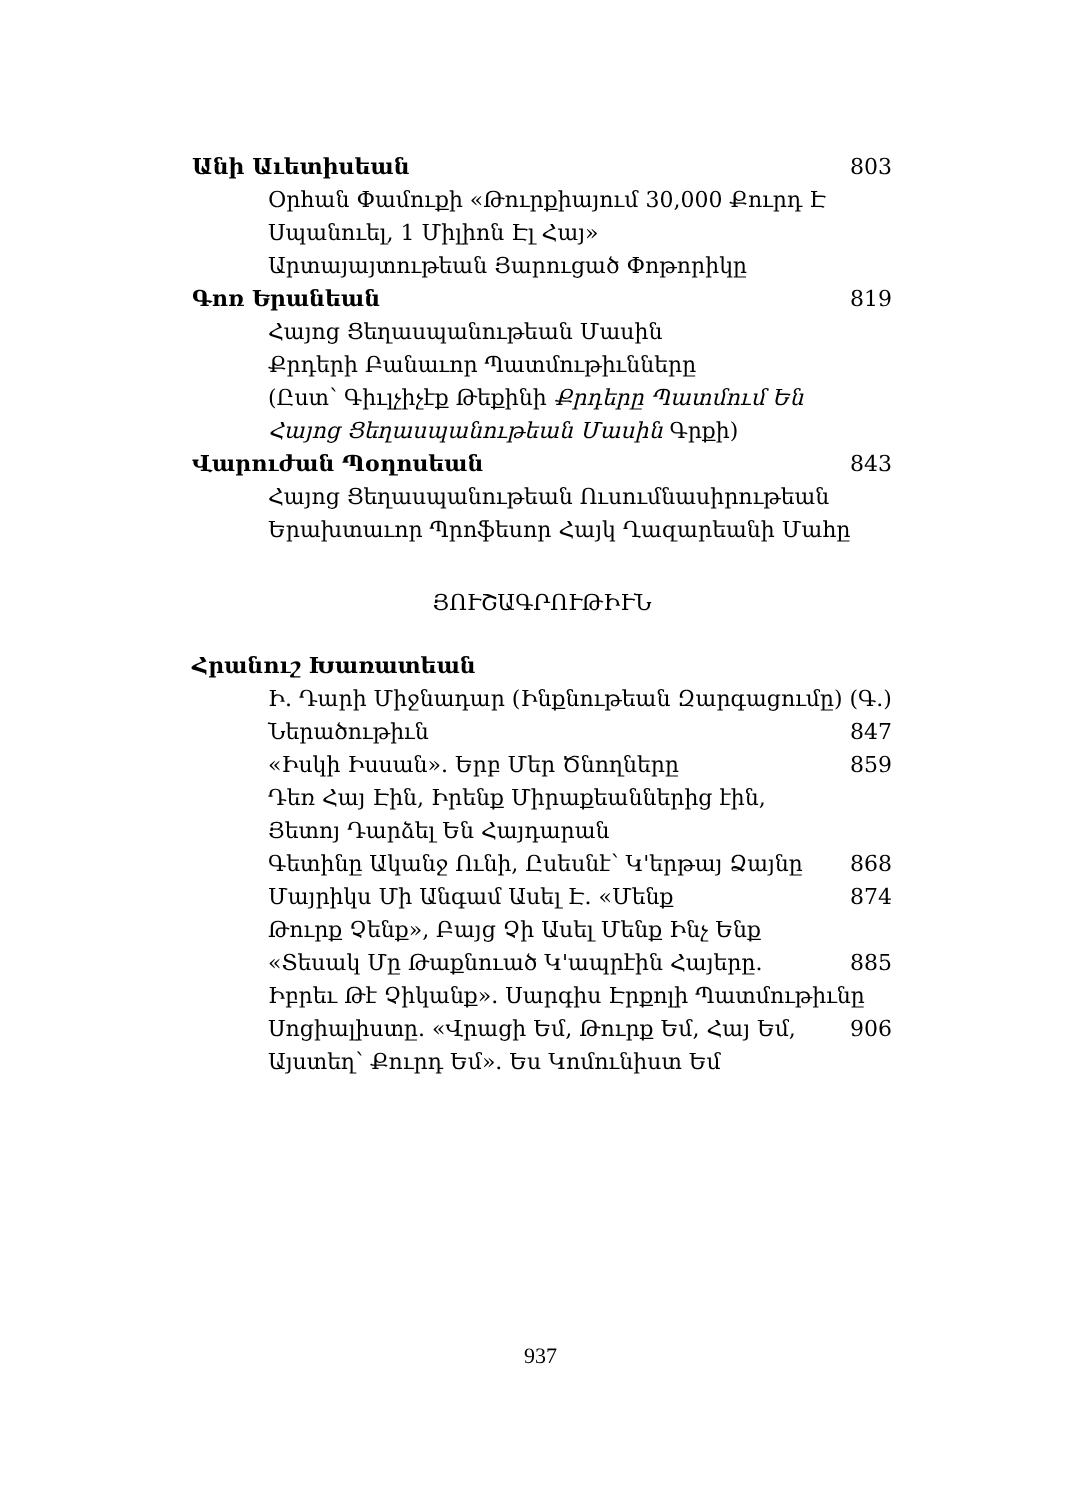Անի Աւետիսեան 803
Օրհան Փամուքի «Թուրքիայում 30,000 Քուրդ Է
Սպանուել, 1 Միլիոն Էլ Հայ»
Արտայայտութեան Յարուցած Փոթորիկը
Գոռ Երանեան 819
Հայոց Ցեղասպանութեան Մասին
Քրդերի Բանաւոր Պատմութիւնները
(Ըստ՝ Գիւլչիչէք Թեքինի Քրդերը Պատմում Են
Հայոց Ցեղասպանութեան Մասին Գրքի)
Վարուժան Պօղոսեան 843
Հայոց Ցեղասպանութեան Ուսումնասիրութեան
Երախտաւոր Պրոֆեսոր Հայկ Ղազարեանի Մահը
ՅՈՒՇԱԳՐՈՒԹԻՒՆ
Հրանուշ Խառատեան
Ի. Դարի Միջնադար (Ինքնութեան Զարգացումը) (Գ.)
Ներածութիւն 847
«Իսկի Իսսան». Երբ Մեր Ծնողները 859
Դեռ Հայ Էին, Իրենք Միրաքեաններից էին,
Յետոյ Դարձել Են Հայդարան
Գետինը Ականջ Ունի, Ըսեսնէ՝ Կ'երթայ Ձայնը 868
Մայրիկս Մի Անգամ Ասել Է. «Մենք 874
Թուրք Չենք», Բայց Չի Ասել Մենք Ինչ Ենք
«Տեսակ Մը Թաքնուած Կ'ապրէին Հայերը. 885
Իբրեւ Թէ Չիկանք». Սարգիս Էրքոլի Պատմութիւնը
Սոցիալիստը. «Վրացի Եմ, Թուրք Եմ, Հայ Եմ, 906
Այստեղ՝ Քուրդ Եմ». Ես Կոմունիստ Եմ
937